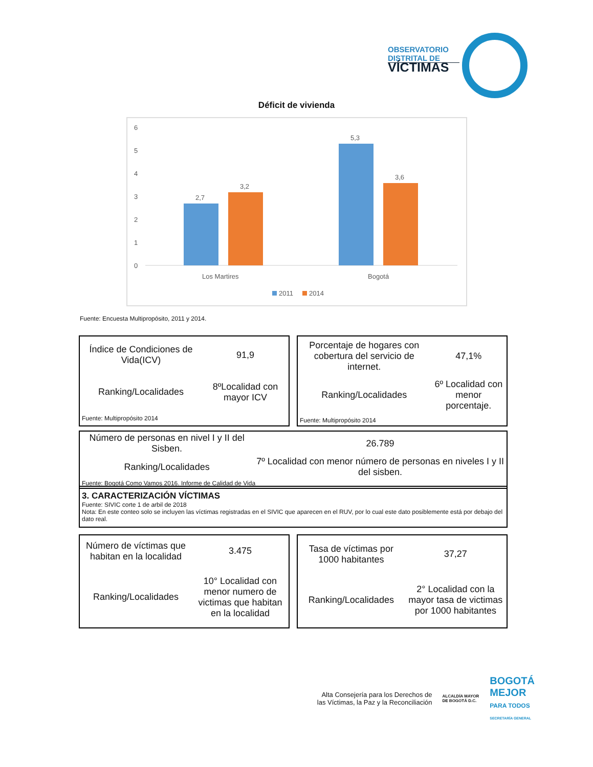OBSERVATORIO
DISTRITAL DE
VÍCTIMAS
Déficit de vivienda
6
5
4
3
2
1
0
2,7
3,2
5,3
3,6
Los Martires
Bogotá
2011
2014
Fuente: Encuesta Multipropósito, 2011 y 2014.
| Índice de Condiciones de Vida(ICV) | 91,9 |
| Ranking/Localidades | 8ºLocalidad con mayor ICV |
| Fuente: Multipropósito 2014 | |
| Porcentaje de hogares con cobertura del servicio de internet. | 47,1% |
| Ranking/Localidades | 6º Localidad con menor porcentaje. |
| Fuente: Multipropósito 2014 | |
| Número de personas en nivel I y II del Sisben. | 26.789 |
| Ranking/Localidades | 7º Localidad con menor número de personas en niveles I y II del sisben. |
| Fuente: Bogotá Como Vamos 2016. Informe de Calidad de Vida | |
| 3. CARACTERIZACIÓN VÍCTIMAS Fuente: SIVIC corte 1 de arbil de 2018 Nota: En este conteo solo se incluyen las víctimas registradas en el SIVIC que aparecen en el RUV, por lo cual este dato posiblemente está por debajo del dato real. |
| Número de víctimas que habitan en la localidad | 3.475 |
| Ranking/Localidades | 10° Localidad con menor numero de victimas que habitan en la localidad |
| Tasa de víctimas por 1000 habitantes | 37,27 |
| Ranking/Localidades | 2° Localidad con la mayor tasa de victimas por 1000 habitantes |
Alta Consejería para los Derechos de las Víctimas, la Paz y la Reconciliación
ALCALDÍA MAYOR DE BOGOTÁ D.C.
BOGOTÁ MEJOR
PARA TODOS
SECRETARÍA GENERAL